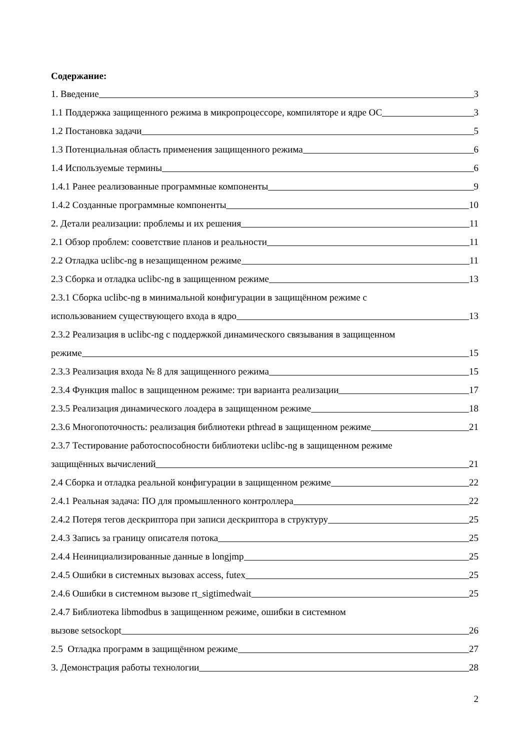Содержание:
1. Введение 3
1.1 Поддержка защищенного режима в микропроцессоре, компиляторе и ядре ОС 3
1.2 Постановка задачи 5
1.3 Потенциальная область применения защищенного режима 6
1.4 Используемые термины 6
1.4.1 Ранее реализованные программные компоненты 9
1.4.2 Созданные программные компоненты 10
2. Детали реализации: проблемы и их решения 11
2.1 Обзор проблем: сооветствие планов и реальности 11
2.2 Отладка uclibc-ng в незащищенном режиме 11
2.3 Сборка и отладка uclibc-ng в защищенном режиме 13
2.3.1 Сборка uclibc-ng в минимальной конфигурации в защищённом режиме с
использованием существующего входа в ядро 13
2.3.2 Реализация в uclibc-ng с поддержкой динамического связывания в защищенном
режиме 15
2.3.3 Реализация входа № 8 для защищенного режима 15
2.3.4 Функция malloc в защищенном режиме: три варианта реализации 17
2.3.5 Реализация динамического лоадера в защищенном режиме 18
2.3.6 Многопоточность: реализация библиотеки pthread в защищенном режиме 21
2.3.7 Тестирование работоспособности библиотеки uclibc-ng в защищенном режиме
защищённых вычислений 21
2.4 Сборка и отладка реальной конфигурации в защищенном режиме 22
2.4.1 Реальная задача: ПО для промышленного контроллера 22
2.4.2 Потеря тегов дескриптора при записи дескриптора в структуру 25
2.4.3 Запись за границу описателя потока 25
2.4.4 Неинициализированные данные в longjmp 25
2.4.5 Ошибки в системных вызовах access, futex 25
2.4.6 Ошибки в системном вызове rt_sigtimedwait 25
2.4.7 Библиотека libmodbus в защищенном режиме, ошибки в системном
вызове setsockopt 26
2.5 Отладка программ в защищённом режиме 27
3. Демонстрация работы технологии 28
2